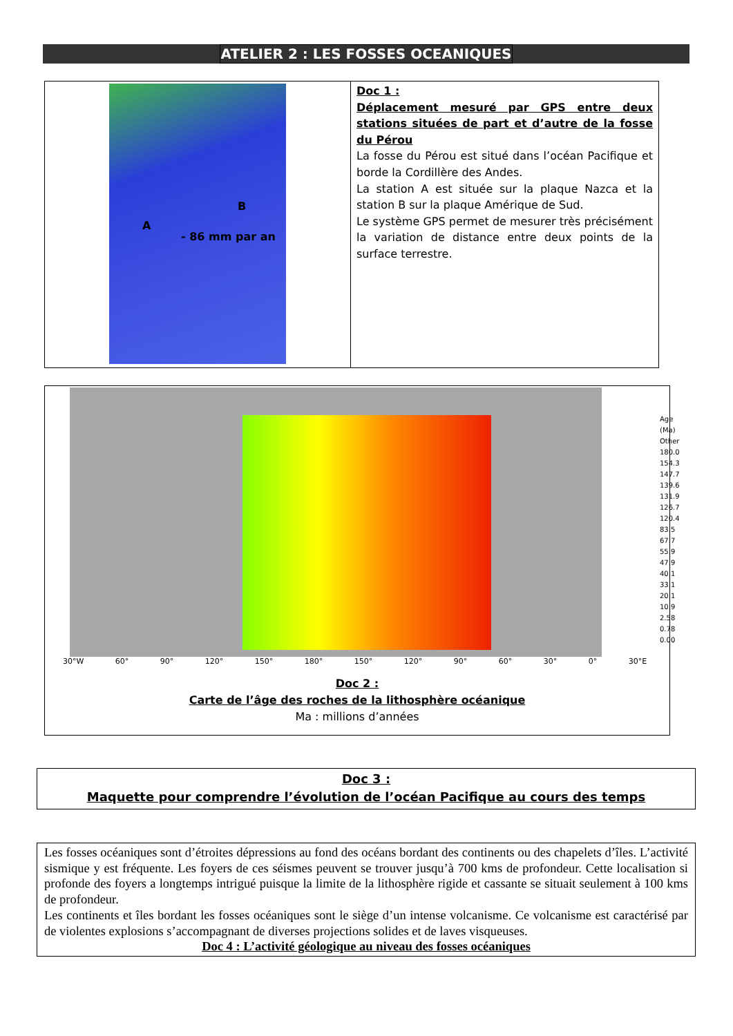ATELIER 2 : LES FOSSES OCEANIQUES
| B A - 86 mm par an | Doc 1 : Déplacement mesuré par GPS entre deux stations situées de part et d’autre de la fosse du Pérou La fosse du Pérou est situé dans l’océan Pacifique et borde la Cordillère des Andes. La station A est située sur la plaque Nazca et la station B sur la plaque Amérique de Sud. Le système GPS permet de mesurer très précisément la variation de distance entre deux points de la surface terrestre. |
Age (Ma)
Other
180.0
154.3
147.7
139.6
131.9
126.7
120.4
83.5
67.7
55.9
47.9
40.1
33.1
20.1
10.9
2.58
0.78
0.00
30°W 60° 90° 120° 150° 180° 150° 120° 90° 60° 30° 0° 30°E
Doc 2 :
Carte de l’âge des roches de la lithosphère océanique
Ma : millions d’années
Doc 3 :
Maquette pour comprendre l’évolution de l’océan Pacifique au cours des temps
Les fosses océaniques sont d’étroites dépressions au fond des océans bordant des continents ou des chapelets d’îles. L’activité sismique y est fréquente. Les foyers de ces séismes peuvent se trouver jusqu’à 700 kms de profondeur. Cette localisation si profonde des foyers a longtemps intrigué puisque la limite de la lithosphère rigide et cassante se situait seulement à 100 kms de profondeur.
Les continents et îles bordant les fosses océaniques sont le siège d’un intense volcanisme. Ce volcanisme est caractérisé par de violentes explosions s’accompagnant de diverses projections solides et de laves visqueuses.
Doc 4 : L’activité géologique au niveau des fosses océaniques